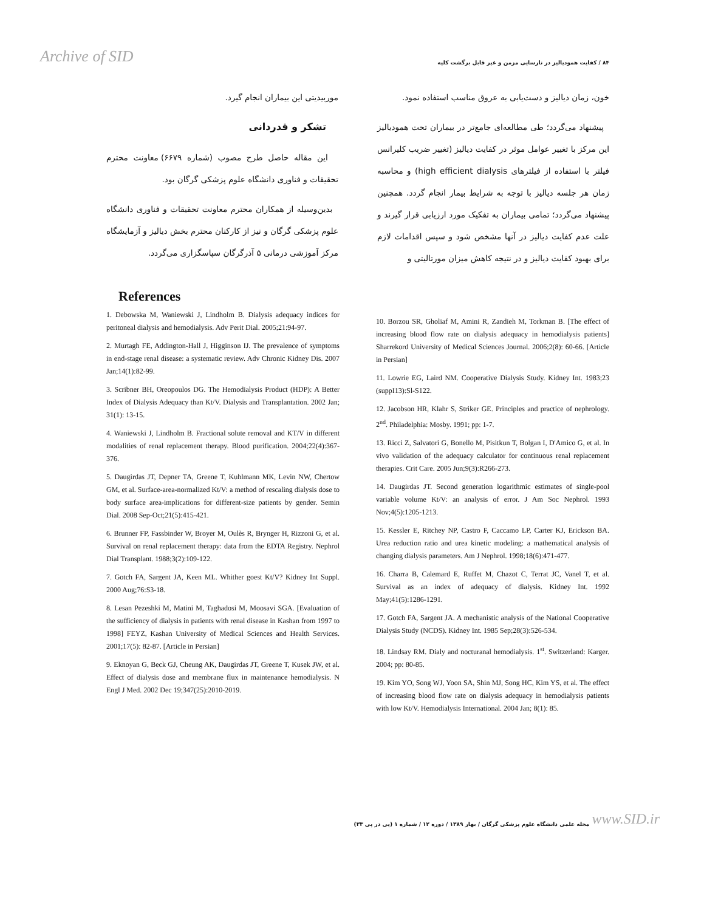Archive of SID ۸۴ / کفایت همودیالیز در نارسایی مزمن و غیر قابل برگشت کلیه
خون، زمان دیالیز و دست‌یابی به عروق مناسب استفاده نمود.
پیشنهاد می‌گردد؛ طی مطالعه‌ای جامع‌تر در بیماران تحت همودیالیز این مرکز با تغییر عوامل موثر در کفایت دیالیز (تغییر ضریب کلیرانس فیلتر با استفاده از فیلترهای high efficient dialysis) و محاسبه زمان هر جلسه دیالیز با توجه به شرایط بیمار انجام گردد. همچنین پیشنهاد می‌گردد؛ تمامی بیماران به تفکیک مورد ارزیابی قرار گیرند و علت عدم کفایت دیالیز در آنها مشخص شود و سپس اقدامات لازم برای بهبود کفایت دیالیز و در نتیجه کاهش میزان مورتالیتی و
موربیدیتی این بیماران انجام گیرد.
تشکر و قدردانی
این مقاله حاصل طرح مصوب (شماره ۶۶۷۹) معاونت محترم تحقیقات و فناوری دانشگاه علوم پزشکی گرگان بود.
بدین‌وسیله از همکاران محترم معاونت تحقیقات و فناوری دانشگاه علوم پزشکی گرگان و نیز از کارکنان محترم بخش دیالیز و آزمایشگاه مرکز آموزشی درمانی ۵ آذرگرگان سپاسگزاری می‌گردد.
References
1. Debowska M, Waniewski J, Lindholm B. Dialysis adequacy indices for peritoneal dialysis and hemodialysis. Adv Perit Dial. 2005;21:94-97.
2. Murtagh FE, Addington-Hall J, Higginson IJ. The prevalence of symptoms in end-stage renal disease: a systematic review. Adv Chronic Kidney Dis. 2007 Jan;14(1):82-99.
3. Scribner BH, Oreopoulos DG. The Hemodialysis Product (HDP): A Better Index of Dialysis Adequacy than Kt/V. Dialysis and Transplantation. 2002 Jan; 31(1): 13-15.
4. Waniewski J, Lindholm B. Fractional solute removal and KT/V in different modalities of renal replacement therapy. Blood purification. 2004;22(4):367-376.
5. Daugirdas JT, Depner TA, Greene T, Kuhlmann MK, Levin NW, Chertow GM, et al. Surface-area-normalized Kt/V: a method of rescaling dialysis dose to body surface area-implications for different-size patients by gender. Semin Dial. 2008 Sep-Oct;21(5):415-421.
6. Brunner FP, Fassbinder W, Broyer M, Oulès R, Brynger H, Rizzoni G, et al. Survival on renal replacement therapy: data from the EDTA Registry. Nephrol Dial Transplant. 1988;3(2):109-122.
7. Gotch FA, Sargent JA, Keen ML. Whither goest Kt/V? Kidney Int Suppl. 2000 Aug;76:S3-18.
8. Lesan Pezeshki M, Matini M, Taghadosi M, Moosavi SGA. [Evaluation of the sufficiency of dialysis in patients with renal disease in Kashan from 1997 to 1998] FEYZ, Kashan University of Medical Sciences and Health Services. 2001;17(5): 82-87. [Article in Persian]
9. Eknoyan G, Beck GJ, Cheung AK, Daugirdas JT, Greene T, Kusek JW, et al. Effect of dialysis dose and membrane flux in maintenance hemodialysis. N Engl J Med. 2002 Dec 19;347(25):2010-2019.
10. Borzou SR, Gholiaf M, Amini R, Zandieh M, Torkman B. [The effect of increasing blood flow rate on dialysis adequacy in hemodialysis patients] Sharrekord University of Medical Sciences Journal. 2006;2(8): 60-66. [Article in Persian]
11. Lowrie EG, Laird NM. Cooperative Dialysis Study. Kidney Int. 1983;23 (suppI13):Sl-S122.
12. Jacobson HR, Klahr S, Striker GE. Principles and practice of nephrology. 2<sup>nd</sup>. Philadelphia: Mosby. 1991; pp: 1-7.
13. Ricci Z, Salvatori G, Bonello M, Pisitkun T, Bolgan I, D'Amico G, et al. In vivo validation of the adequacy calculator for continuous renal replacement therapies. Crit Care. 2005 Jun;9(3):R266-273.
14. Daugirdas JT. Second generation logarithmic estimates of single-pool variable volume Kt/V: an analysis of error. J Am Soc Nephrol. 1993 Nov;4(5):1205-1213.
15. Kessler E, Ritchey NP, Castro F, Caccamo LP, Carter KJ, Erickson BA. Urea reduction ratio and urea kinetic modeling: a mathematical analysis of changing dialysis parameters. Am J Nephrol. 1998;18(6):471-477.
16. Charra B, Calemard E, Ruffet M, Chazot C, Terrat JC, Vanel T, et al. Survival as an index of adequacy of dialysis. Kidney Int. 1992 May;41(5):1286-1291.
17. Gotch FA, Sargent JA. A mechanistic analysis of the National Cooperative Dialysis Study (NCDS). Kidney Int. 1985 Sep;28(3):526-534.
18. Lindsay RM. Dialy and nocturanal hemodialysis. 1<sup>st</sup>. Switzerland: Karger. 2004; pp: 80-85.
19. Kim YO, Song WJ, Yoon SA, Shin MJ, Song HC, Kim YS, et al. The effect of increasing blood flow rate on dialysis adequacy in hemodialysis patients with low Kt/V. Hemodialysis International. 2004 Jan; 8(1): 85.
مجله علمی دانشگاه علوم پزشکی گرگان / بهار ۱۳۸۹ / دوره ۱۲ / شماره ۱ (پی در پی ۳۳) www.SID.ir